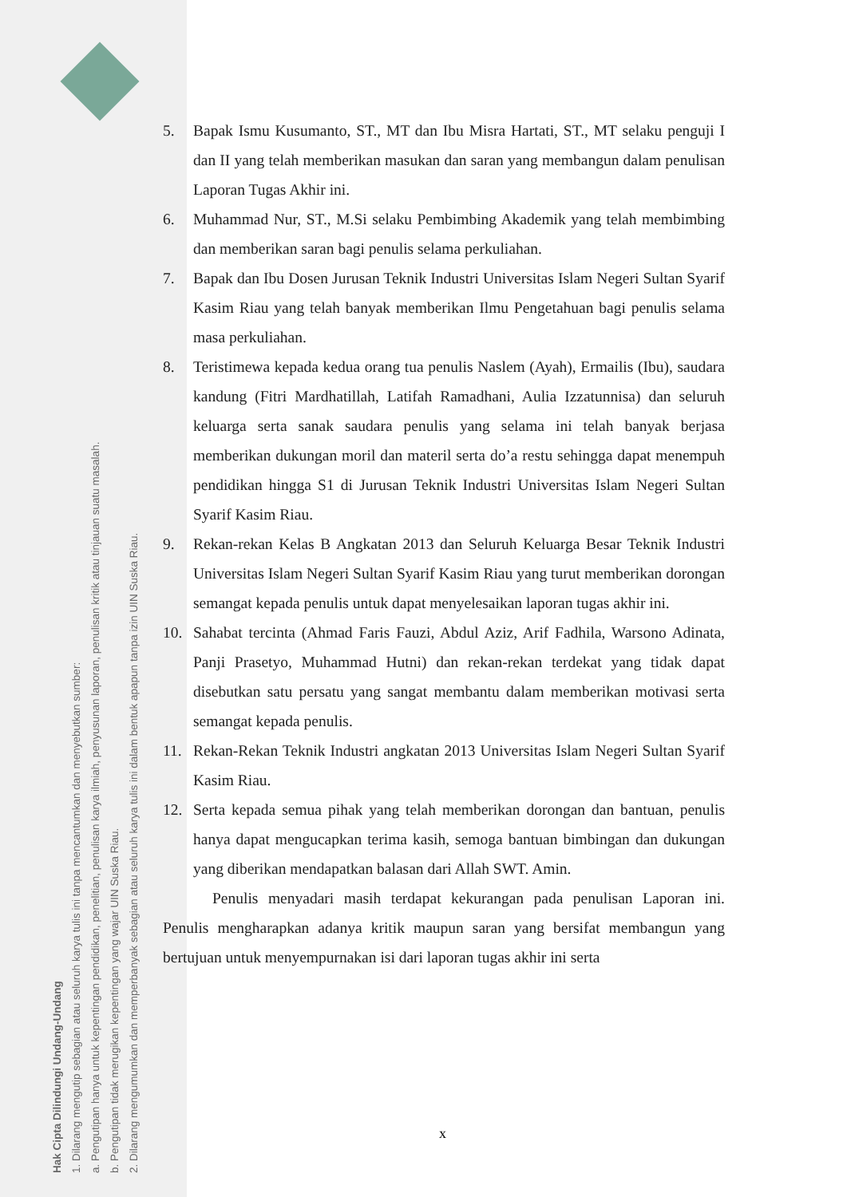Hak Cipta Dilindungi Undang-Undang
1. Dilarang mengutip sebagian atau seluruh karya tulis ini tanpa mencantumkan dan menyebutkan sumber:
a. Pengutipan hanya untuk kepentingan pendidikan, penelitian, penulisan karya ilmiah, penyusunan laporan, penulisan kritik atau tinjauan suatu masalah.
b. Pengutipan tidak merugikan kepentingan yang wajar UIN Suska Riau.
2. Dilarang mengumumkan dan memperbanyak sebagian atau seluruh karya tulis ini dalam bentuk apapun tanpa izin UIN Suska Riau.
5. Bapak Ismu Kusumanto, ST., MT dan Ibu Misra Hartati, ST., MT selaku penguji I dan II yang telah memberikan masukan dan saran yang membangun dalam penulisan Laporan Tugas Akhir ini.
6. Muhammad Nur, ST., M.Si selaku Pembimbing Akademik yang telah membimbing dan memberikan saran bagi penulis selama perkuliahan.
7. Bapak dan Ibu Dosen Jurusan Teknik Industri Universitas Islam Negeri Sultan Syarif Kasim Riau yang telah banyak memberikan Ilmu Pengetahuan bagi penulis selama masa perkuliahan.
8. Teristimewa kepada kedua orang tua penulis Naslem (Ayah), Ermailis (Ibu), saudara kandung (Fitri Mardhatillah, Latifah Ramadhani, Aulia Izzatunnisa) dan seluruh keluarga serta sanak saudara penulis yang selama ini telah banyak berjasa memberikan dukungan moril dan materil serta do’a restu sehingga dapat menempuh pendidikan hingga S1 di Jurusan Teknik Industri Universitas Islam Negeri Sultan Syarif Kasim Riau.
9. Rekan-rekan Kelas B Angkatan 2013 dan Seluruh Keluarga Besar Teknik Industri Universitas Islam Negeri Sultan Syarif Kasim Riau yang turut memberikan dorongan semangat kepada penulis untuk dapat menyelesaikan laporan tugas akhir ini.
10. Sahabat tercinta (Ahmad Faris Fauzi, Abdul Aziz, Arif Fadhila, Warsono Adinata, Panji Prasetyo, Muhammad Hutni) dan rekan-rekan terdekat yang tidak dapat disebutkan satu persatu yang sangat membantu dalam memberikan motivasi serta semangat kepada penulis.
11. Rekan-Rekan Teknik Industri angkatan 2013 Universitas Islam Negeri Sultan Syarif Kasim Riau.
12. Serta kepada semua pihak yang telah memberikan dorongan dan bantuan, penulis hanya dapat mengucapkan terima kasih, semoga bantuan bimbingan dan dukungan yang diberikan mendapatkan balasan dari Allah SWT. Amin.
Penulis menyadari masih terdapat kekurangan pada penulisan Laporan ini. Penulis mengharapkan adanya kritik maupun saran yang bersifat membangun yang bertujuan untuk menyempurnakan isi dari laporan tugas akhir ini serta
x